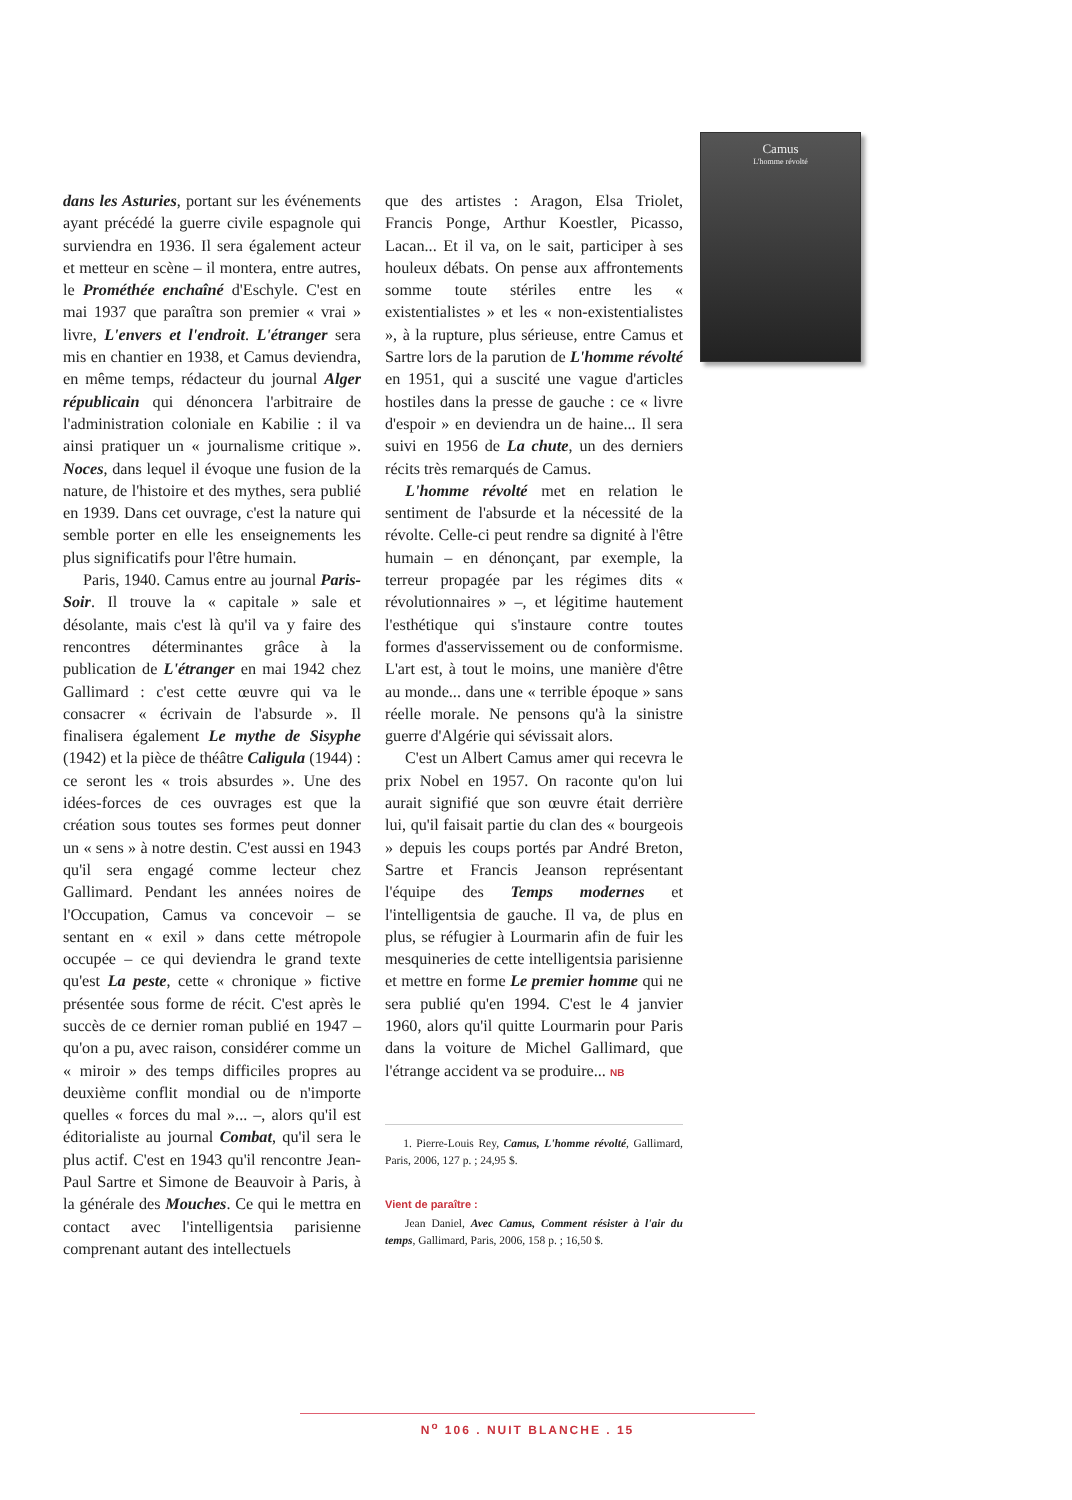Camus
L'homme révolté
dans les Asturies, portant sur les événements ayant précédé la guerre civile espagnole qui surviendra en 1936. Il sera également acteur et metteur en scène – il montera, entre autres, le Prométhée enchaîné d'Eschyle. C'est en mai 1937 que paraîtra son premier « vrai » livre, L'envers et l'endroit. L'étranger sera mis en chantier en 1938, et Camus deviendra, en même temps, rédacteur du journal Alger républicain qui dénoncera l'arbitraire de l'administration coloniale en Kabilie : il va ainsi pratiquer un « journalisme critique ». Noces, dans lequel il évoque une fusion de la nature, de l'histoire et des mythes, sera publié en 1939. Dans cet ouvrage, c'est la nature qui semble porter en elle les enseignements les plus significatifs pour l'être humain.
Paris, 1940. Camus entre au journal Paris-Soir. Il trouve la « capitale » sale et désolante, mais c'est là qu'il va y faire des rencontres déterminantes grâce à la publication de L'étranger en mai 1942 chez Gallimard : c'est cette œuvre qui va le consacrer « écrivain de l'absurde ». Il finalisera également Le mythe de Sisyphe (1942) et la pièce de théâtre Caligula (1944) : ce seront les « trois absurdes ». Une des idées-forces de ces ouvrages est que la création sous toutes ses formes peut donner un « sens » à notre destin. C'est aussi en 1943 qu'il sera engagé comme lecteur chez Gallimard. Pendant les années noires de l'Occupation, Camus va concevoir – se sentant en « exil » dans cette métropole occupée – ce qui deviendra le grand texte qu'est La peste, cette « chronique » fictive présentée sous forme de récit. C'est après le succès de ce dernier roman publié en 1947 – qu'on a pu, avec raison, considérer comme un « miroir » des temps difficiles propres au deuxième conflit mondial ou de n'importe quelles « forces du mal »... –, alors qu'il est éditorialiste au journal Combat, qu'il sera le plus actif. C'est en 1943 qu'il rencontre Jean-Paul Sartre et Simone de Beauvoir à Paris, à la générale des Mouches. Ce qui le mettra en contact avec l'intelligentsia parisienne comprenant autant des intellectuels
que des artistes : Aragon, Elsa Triolet, Francis Ponge, Arthur Koestler, Picasso, Lacan... Et il va, on le sait, participer à ses houleux débats. On pense aux affrontements somme toute stériles entre les « existentialistes » et les « non-existentialistes », à la rupture, plus sérieuse, entre Camus et Sartre lors de la parution de L'homme révolté en 1951, qui a suscité une vague d'articles hostiles dans la presse de gauche : ce « livre d'espoir » en deviendra un de haine... Il sera suivi en 1956 de La chute, un des derniers récits très remarqués de Camus.
L'homme révolté met en relation le sentiment de l'absurde et la nécessité de la révolte. Celle-ci peut rendre sa dignité à l'être humain – en dénonçant, par exemple, la terreur propagée par les régimes dits « révolutionnaires » –, et légitime hautement l'esthétique qui s'instaure contre toutes formes d'asservissement ou de conformisme. L'art est, à tout le moins, une manière d'être au monde... dans une « terrible époque » sans réelle morale. Ne pensons qu'à la sinistre guerre d'Algérie qui sévissait alors.
C'est un Albert Camus amer qui recevra le prix Nobel en 1957. On raconte qu'on lui aurait signifié que son œuvre était derrière lui, qu'il faisait partie du clan des « bourgeois » depuis les coups portés par André Breton, Sartre et Francis Jeanson représentant l'équipe des Temps modernes et l'intelligentsia de gauche. Il va, de plus en plus, se réfugier à Lourmarin afin de fuir les mesquineries de cette intelligentsia parisienne et mettre en forme Le premier homme qui ne sera publié qu'en 1994. C'est le 4 janvier 1960, alors qu'il quitte Lourmarin pour Paris dans la voiture de Michel Gallimard, que l'étrange accident va se produire... NB
1. Pierre-Louis Rey, Camus, L'homme révolté, Gallimard, Paris, 2006, 127 p. ; 24,95 $.
Vient de paraître :
Jean Daniel, Avec Camus, Comment résister à l'air du temps, Gallimard, Paris, 2006, 158 p. ; 16,50 $.
N<sup>o</sup> 106 . NUIT BLANCHE . 15